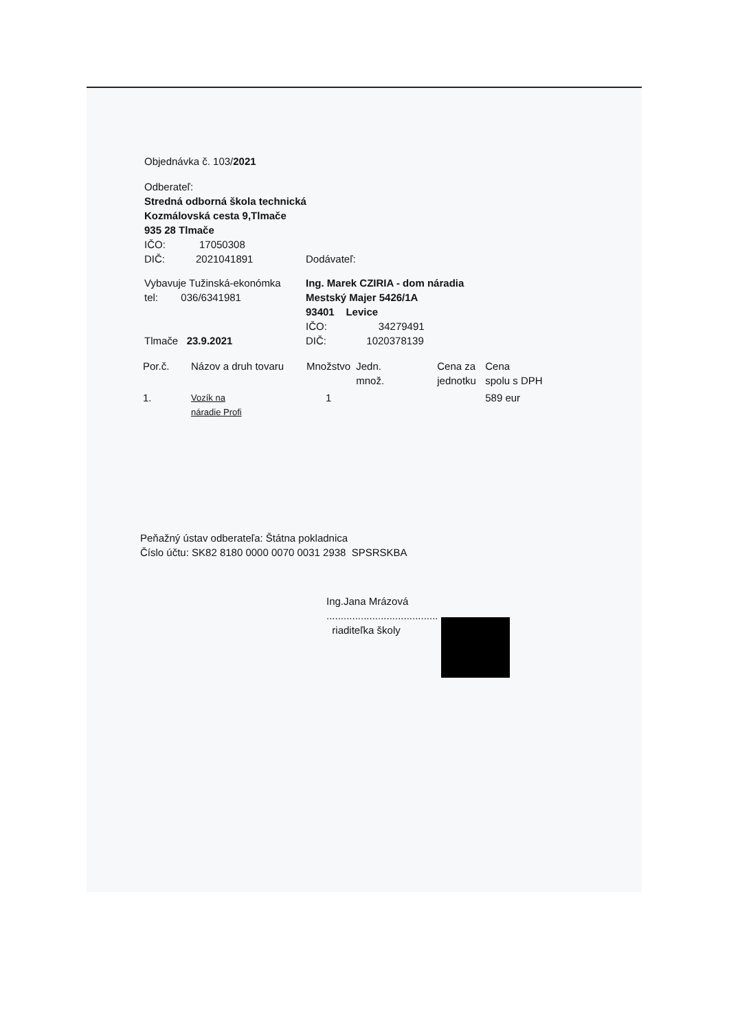Objednávka č. 103/2021
Odberateľ:
Stredná odborná škola technická
Kozmálovská cesta 9,Tlmače
935 28 Tlmače
IČO: 17050308
DIČ: 2021041891 Dodávateľ:
Vybavuje Tužinská-ekonómka
tel: 036/6341981
Tlmače 23.9.2021
Ing. Marek CZIRIA - dom náradia
Mestský Majer 5426/1A
93401 Levice
IČO: 34279491
DIČ: 1020378139
| Por.č. | Názov a druh tovaru | Množstvo | Jedn. množ. | Cena za jednotku | Cena spolu s DPH |
| 1. | Vozík na náradie Profi | 1 | | | 589 eur |
Peňažný ústav odberateľa: Štátna pokladnica
Číslo účtu: SK82 8180 0000 0070 0031 2938 SPSRSKBA
Ing.Jana Mrázová
.......................................
riaditeľka školy